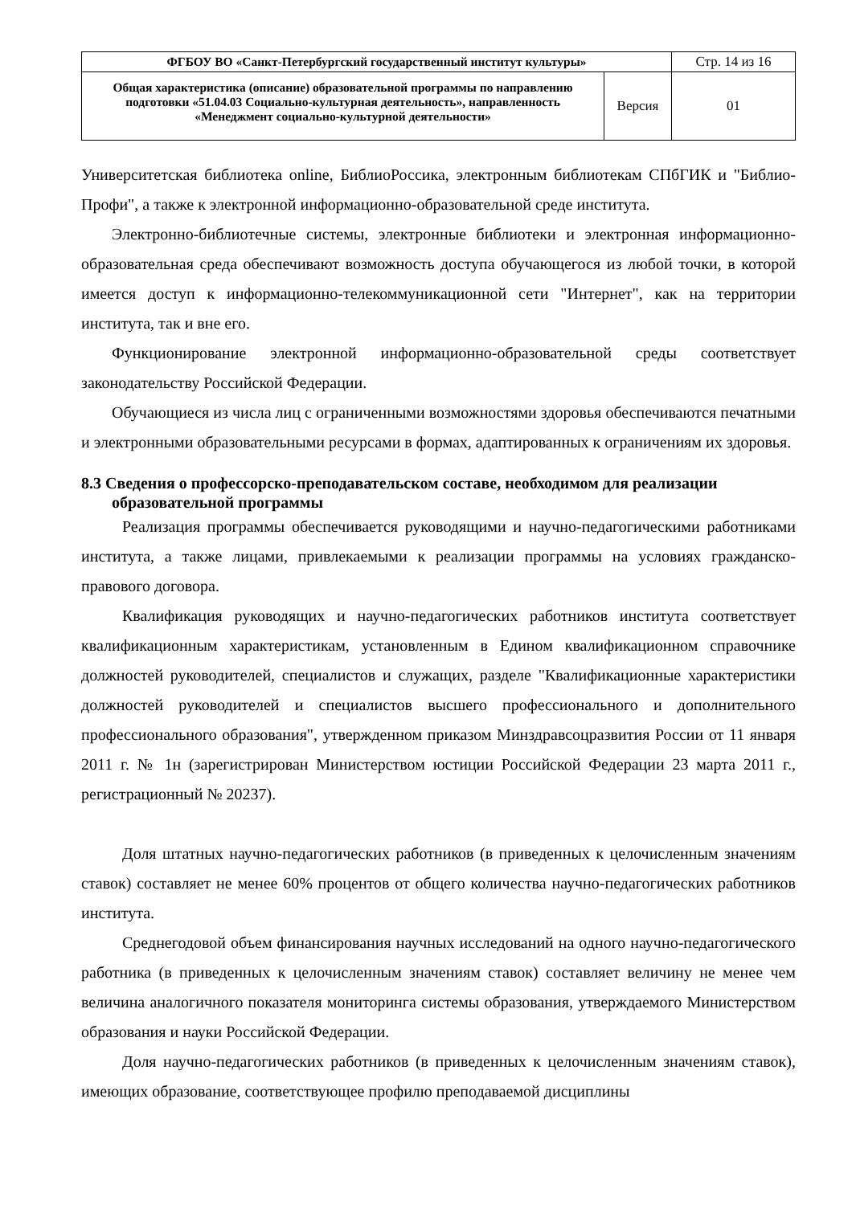| ФГБОУ ВО «Санкт-Петербургский государственный институт культуры» | | Стр. 14 из 16 |
| Общая характеристика (описание) образовательной программы по направлению подготовки «51.04.03 Социально-культурная деятельность», направленность «Менеджмент социально-культурной деятельности» | Версия | 01 |
Университетская библиотека online, БиблиоРоссика, электронным библиотекам СПбГИК и "Библио-Профи", а также к электронной информационно-образовательной среде института.
Электронно-библиотечные системы, электронные библиотеки и электронная информационно-образовательная среда обеспечивают возможность доступа обучающегося из любой точки, в которой имеется доступ к информационно-телекоммуникационной сети "Интернет", как на территории института, так и вне его.
Функционирование электронной информационно-образовательной среды соответствует законодательству Российской Федерации.
Обучающиеся из числа лиц с ограниченными возможностями здоровья обеспечиваются печатными и электронными образовательными ресурсами в формах, адаптированных к ограничениям их здоровья.
8.3 Сведения о профессорско-преподавательском составе, необходимом для реализации образовательной программы
Реализация программы обеспечивается руководящими и научно-педагогическими работниками института, а также лицами, привлекаемыми к реализации программы на условиях гражданско-правового договора.
Квалификация руководящих и научно-педагогических работников института соответствует квалификационным характеристикам, установленным в Едином квалификационном справочнике должностей руководителей, специалистов и служащих, разделе "Квалификационные характеристики должностей руководителей и специалистов высшего профессионального и дополнительного профессионального образования", утвержденном приказом Минздравсоцразвития России от 11 января 2011 г. № 1н (зарегистрирован Министерством юстиции Российской Федерации 23 марта 2011 г., регистрационный № 20237).
Доля штатных научно-педагогических работников (в приведенных к целочисленным значениям ставок) составляет не менее 60% процентов от общего количества научно-педагогических работников института.
Среднегодовой объем финансирования научных исследований на одного научно-педагогического работника (в приведенных к целочисленным значениям ставок) составляет величину не менее чем величина аналогичного показателя мониторинга системы образования, утверждаемого Министерством образования и науки Российской Федерации.
Доля научно-педагогических работников (в приведенных к целочисленным значениям ставок), имеющих образование, соответствующее профилю преподаваемой дисциплины